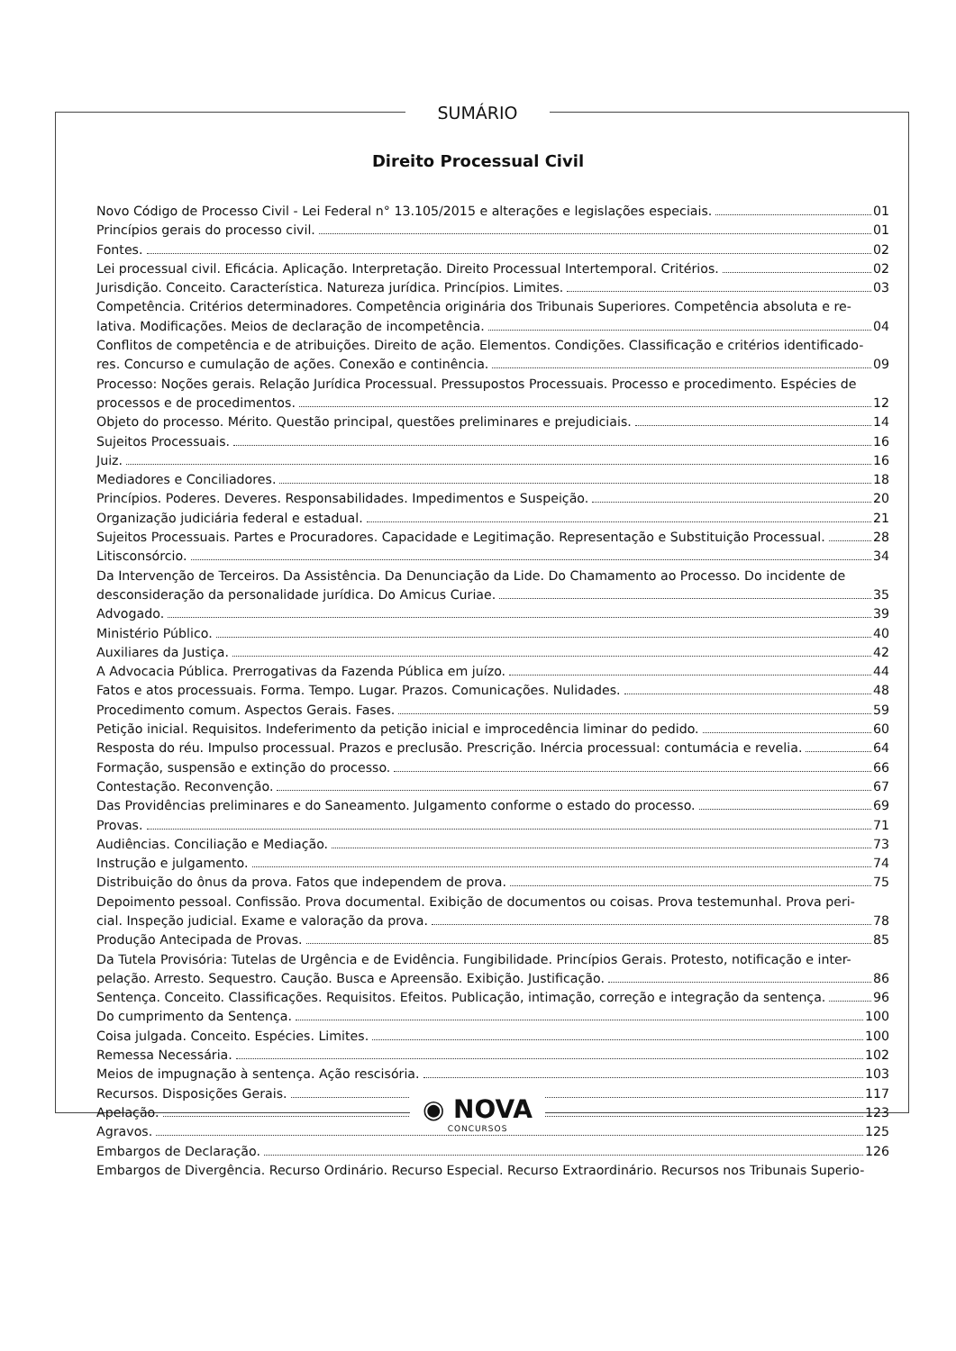SUMÁRIO
Direito Processual Civil
Novo Código de Processo Civil - Lei Federal n° 13.105/2015 e alterações e legislações especiais. 01
Princípios gerais do processo civil. 01
Fontes. 02
Lei processual civil. Eficácia. Aplicação. Interpretação. Direito Processual Intertemporal. Critérios. 02
Jurisdição. Conceito. Característica. Natureza jurídica. Princípios. Limites. 03
Competência. Critérios determinadores. Competência originária dos Tribunais Superiores. Competência absoluta e re-
lativa. Modificações. Meios de declaração de incompetência. 04
Conflitos de competência e de atribuições. Direito de ação. Elementos. Condições. Classificação e critérios identificado-
res. Concurso e cumulação de ações. Conexão e continência. 09
Processo: Noções gerais. Relação Jurídica Processual. Pressupostos Processuais. Processo e procedimento. Espécies de
processos e de procedimentos. 12
Objeto do processo. Mérito. Questão principal, questões preliminares e prejudiciais. 14
Sujeitos Processuais. 16
Juiz. 16
Mediadores e Conciliadores. 18
Princípios. Poderes. Deveres. Responsabilidades. Impedimentos e Suspeição. 20
Organização judiciária federal e estadual. 21
Sujeitos Processuais. Partes e Procuradores. Capacidade e Legitimação. Representação e Substituição Processual. 28
Litisconsórcio. 34
Da Intervenção de Terceiros. Da Assistência. Da Denunciação da Lide. Do Chamamento ao Processo. Do incidente de
desconsideração da personalidade jurídica. Do Amicus Curiae. 35
Advogado. 39
Ministério Público. 40
Auxiliares da Justiça. 42
A Advocacia Pública. Prerrogativas da Fazenda Pública em juízo. 44
Fatos e atos processuais. Forma. Tempo. Lugar. Prazos. Comunicações. Nulidades. 48
Procedimento comum. Aspectos Gerais. Fases. 59
Petição inicial. Requisitos. Indeferimento da petição inicial e improcedência liminar do pedido. 60
Resposta do réu. Impulso processual. Prazos e preclusão. Prescrição. Inércia processual: contumácia e revelia. 64
Formação, suspensão e extinção do processo. 66
Contestação. Reconvenção. 67
Das Providências preliminares e do Saneamento. Julgamento conforme o estado do processo. 69
Provas. 71
Audiências. Conciliação e Mediação. 73
Instrução e julgamento. 74
Distribuição do ônus da prova. Fatos que independem de prova. 75
Depoimento pessoal. Confissão. Prova documental. Exibição de documentos ou coisas. Prova testemunhal. Prova peri-
cial. Inspeção judicial. Exame e valoração da prova. 78
Produção Antecipada de Provas. 85
Da Tutela Provisória: Tutelas de Urgência e de Evidência. Fungibilidade. Princípios Gerais. Protesto, notificação e inter-
pelação. Arresto. Sequestro. Caução. Busca e Apreensão. Exibição. Justificação. 86
Sentença. Conceito. Classificações. Requisitos. Efeitos. Publicação, intimação, correção e integração da sentença. 96
Do cumprimento da Sentença. 100
Coisa julgada. Conceito. Espécies. Limites. 100
Remessa Necessária. 102
Meios de impugnação à sentença. Ação rescisória. 103
Recursos. Disposições Gerais. 117
Apelação. 123
Agravos. 125
Embargos de Declaração. 126
Embargos de Divergência. Recurso Ordinário. Recurso Especial. Recurso Extraordinário. Recursos nos Tribunais Superio-
◉ NOVA
CONCURSOS